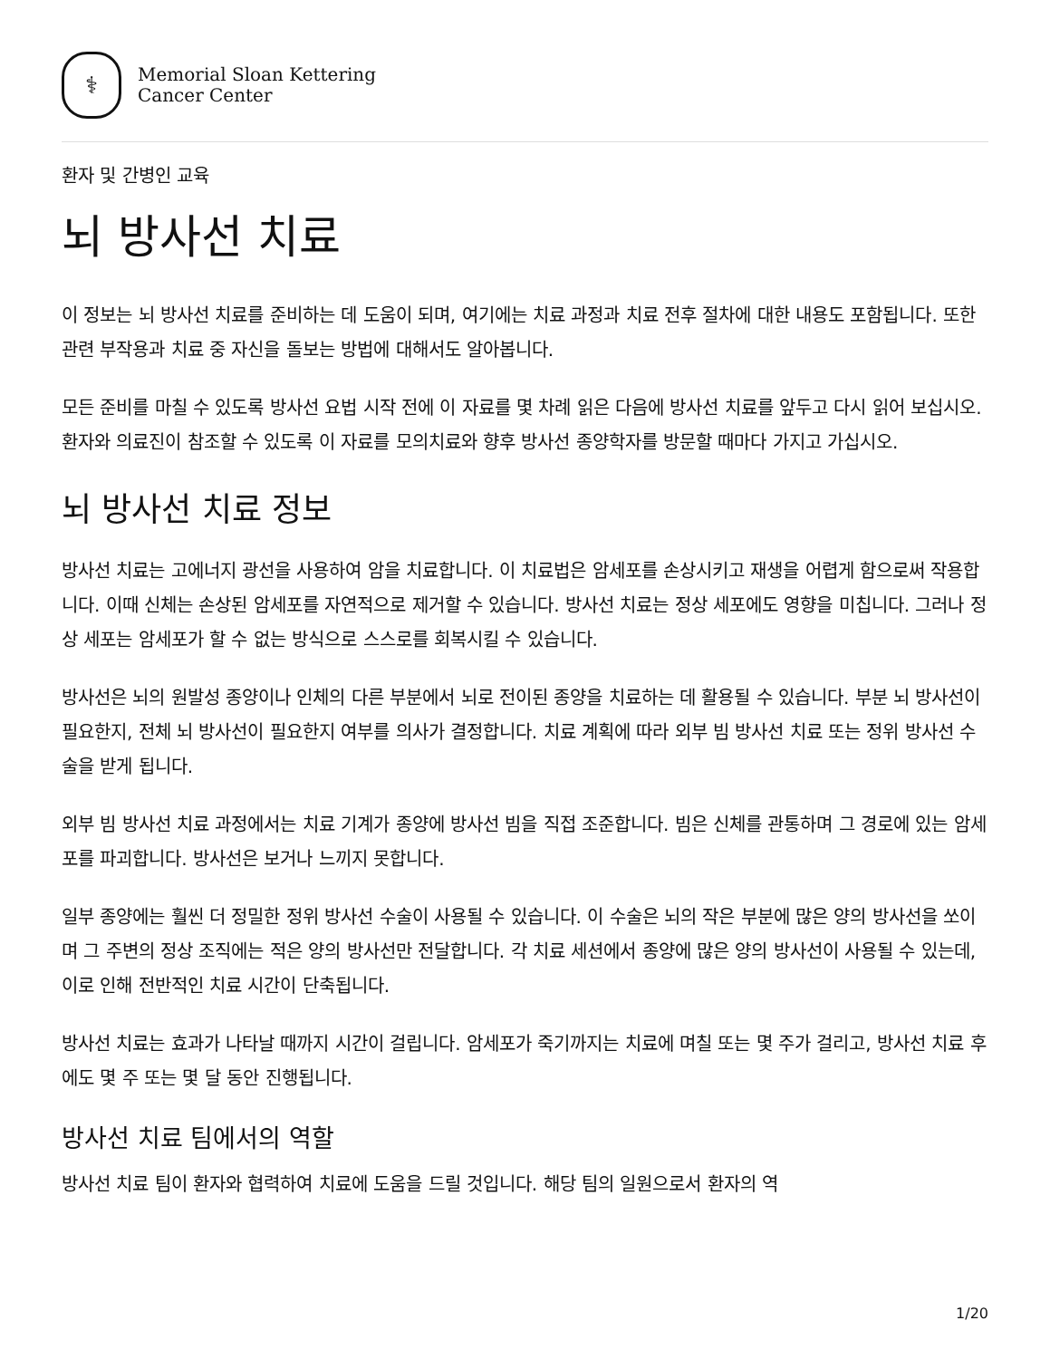⚕
Memorial Sloan Kettering
Cancer Center
환자 및 간병인 교육
뇌 방사선 치료
이 정보는 뇌 방사선 치료를 준비하는 데 도움이 되며, 여기에는 치료 과정과 치료 전후 절차에 대한 내용도 포함됩니다. 또한 관련 부작용과 치료 중 자신을 돌보는 방법에 대해서도 알아봅니다.
모든 준비를 마칠 수 있도록 방사선 요법 시작 전에 이 자료를 몇 차례 읽은 다음에 방사선 치료를 앞두고 다시 읽어 보십시오. 환자와 의료진이 참조할 수 있도록 이 자료를 모의치료와 향후 방사선 종양학자를 방문할 때마다 가지고 가십시오.
뇌 방사선 치료 정보
방사선 치료는 고에너지 광선을 사용하여 암을 치료합니다. 이 치료법은 암세포를 손상시키고 재생을 어렵게 함으로써 작용합니다. 이때 신체는 손상된 암세포를 자연적으로 제거할 수 있습니다. 방사선 치료는 정상 세포에도 영향을 미칩니다. 그러나 정상 세포는 암세포가 할 수 없는 방식으로 스스로를 회복시킬 수 있습니다.
방사선은 뇌의 원발성 종양이나 인체의 다른 부분에서 뇌로 전이된 종양을 치료하는 데 활용될 수 있습니다. 부분 뇌 방사선이 필요한지, 전체 뇌 방사선이 필요한지 여부를 의사가 결정합니다. 치료 계획에 따라 외부 빔 방사선 치료 또는 정위 방사선 수술을 받게 됩니다.
외부 빔 방사선 치료 과정에서는 치료 기계가 종양에 방사선 빔을 직접 조준합니다. 빔은 신체를 관통하며 그 경로에 있는 암세포를 파괴합니다. 방사선은 보거나 느끼지 못합니다.
일부 종양에는 훨씬 더 정밀한 정위 방사선 수술이 사용될 수 있습니다. 이 수술은 뇌의 작은 부분에 많은 양의 방사선을 쏘이며 그 주변의 정상 조직에는 적은 양의 방사선만 전달합니다. 각 치료 세션에서 종양에 많은 양의 방사선이 사용될 수 있는데, 이로 인해 전반적인 치료 시간이 단축됩니다.
방사선 치료는 효과가 나타날 때까지 시간이 걸립니다. 암세포가 죽기까지는 치료에 며칠 또는 몇 주가 걸리고, 방사선 치료 후에도 몇 주 또는 몇 달 동안 진행됩니다.
방사선 치료 팀에서의 역할
방사선 치료 팀이 환자와 협력하여 치료에 도움을 드릴 것입니다. 해당 팀의 일원으로서 환자의 역
1/20